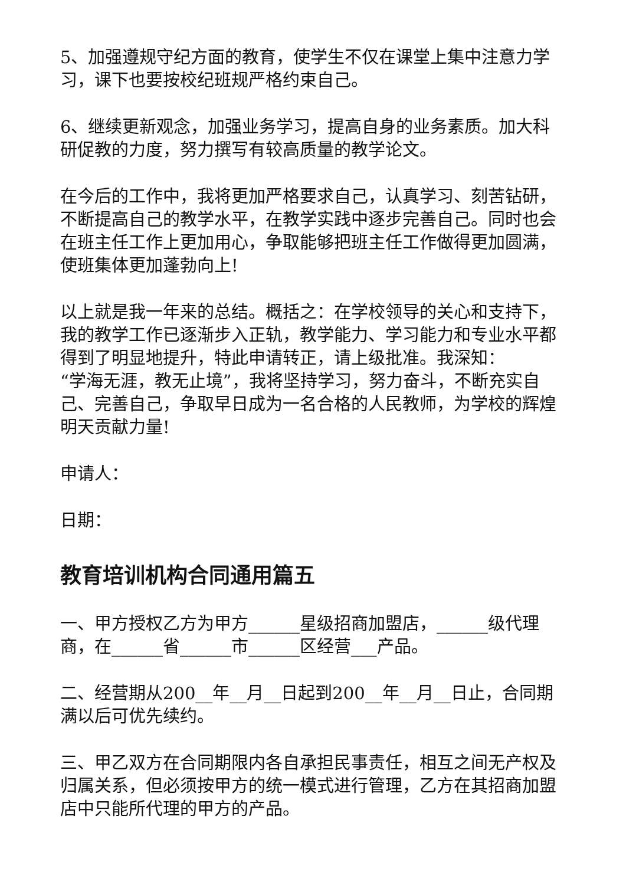5、加强遵规守纪方面的教育，使学生不仅在课堂上集中注意力学习，课下也要按校纪班规严格约束自己。
6、继续更新观念，加强业务学习，提高自身的业务素质。加大科研促教的力度，努力撰写有较高质量的教学论文。
在今后的工作中，我将更加严格要求自己，认真学习、刻苦钻研，不断提高自己的教学水平，在教学实践中逐步完善自己。同时也会在班主任工作上更加用心，争取能够把班主任工作做得更加圆满，使班集体更加蓬勃向上!
以上就是我一年来的总结。概括之：在学校领导的关心和支持下，我的教学工作已逐渐步入正轨，教学能力、学习能力和专业水平都得到了明显地提升，特此申请转正，请上级批准。我深知：
“学海无涯，教无止境”，我将坚持学习，努力奋斗，不断充实自己、完善自己，争取早日成为一名合格的人民教师，为学校的辉煌明天贡献力量!
申请人：
日期：
教育培训机构合同通用篇五
一、甲方授权乙方为甲方______星级招商加盟店，______级代理商，在______省______市______区经营___产品。
二、经营期从200__年__月__日起到200__年__月__日止，合同期满以后可优先续约。
三、甲乙双方在合同期限内各自承担民事责任，相互之间无产权及归属关系，但必须按甲方的统一模式进行管理，乙方在其招商加盟店中只能所代理的甲方的产品。